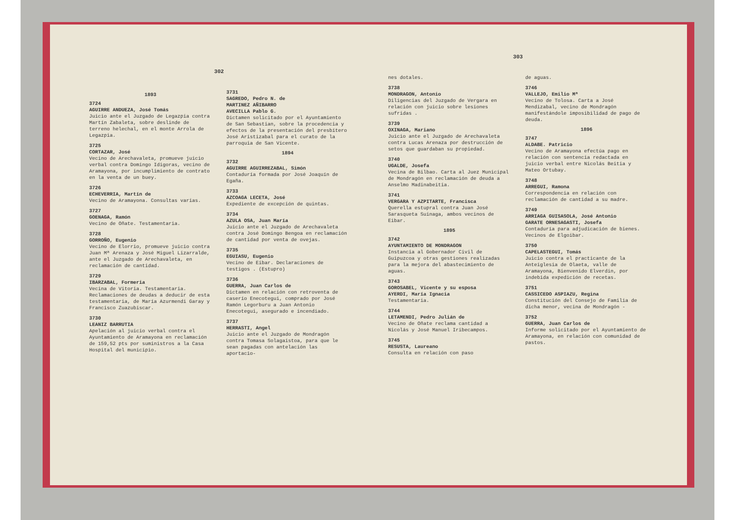302
1893
3724
AGUIRRE ANDUEZA, José Tomás
Juicio ante el Juzgado de Legazpia contra Martín Zabaleta, sobre deslinde de terreno helechal, en el monte Arrola de Legazpia.
3725
CORTAZAR, José
Vecino de Arechavaleta, promueve juicio verbal contra Domingo Idigoras, vecino de Aramayona, por incumplimiento de contrato en la venta de un buey.
3726
ECHEVERRIA, Martín de
Vecino de Aramayona. Consultas varias.
3727
GOENAGA, Ramón
Vecino de Oñate. Testamentaria.
3728
GORROÑO, Eugenio
Vecino de Elorrio, promueve juicio contra Juan Mª Arenaza y José Miguel Lizarralde, ante el Juzgado de Arechavaleta, en reclamación de cantidad.
3729
IBARZABAL, Formeria
Vecina de Vitoria. Testamentaria. Reclamaciones de deudas a deducir de esta testamentaria, de María Azurmendi Garay y Francisco Zuazubiscar.
3730
LEANIZ BARRUTIA
Apelación al juicio verbal contra el Ayuntamiento de Aramayona en reclamación de 159,52 pts por suministros a la Casa Hospital del municipio.
3731
SAGREDO, Pedro N. de
MARTINEZ AÑIBARRO
AVECILLA Pablo G.
Dictamen solicitado por el Ayuntamiento de San Sebastian, sobre la procedencia y efectos de la presentación del presbítero José Aristizabal para el curato de la parroquia de San Vicente.
1894
3732
AGUIRRE AGUIRREZABAL, Simón
Contaduría formada por José Joaquín de Egaña.
3733
AZCOAGA LECETA, José
Expediente de excepción de quintas.
3734
AZULA OSA, Juan María
Juicio ante el Juzgado de Arechavaleta contra José Domingo Bengoa en reclamación de cantidad por venta de ovejas.
3735
EGUIASU, Eugenio
Vecino de Eibar. Declaraciones de testigos . (Estupro)
3736
GUERRA, Juan Carlos de
Dictamen en relación con retroventa de caserío Enecotegui, comprado por José Ramón Legorburu a Juan Antonio Enecotegui, asegurado e incendiado.
3737
HERRASTI, Angel
Juicio ante el Juzgado de Mondragón contra Tomasa Solagaistoa, para que le sean pagadas con antelación las aportacio-
303
nes dotales.
3738
MONDRAGON, Antonio
Diligencias del Juzgado de Vergara en relación con juicio sobre lesiones sufridas .
3739
OXINAGA, Mariano
Juicio ante el Juzgado de Arechavaleta contra Lucas Arenaza por destrucción de setos que guardaban su propiedad.
3740
UGALDE, Josefa
Vecina de Bilbao. Carta al Juez Municipal de Mondragón en reclamación de deuda a Anselmo Madinabeitia.
3741
VERGARA Y AZPITARTE, Francisca
Querella estupral contra Juan José Sarasqueta Suinaga, ambos vecinos de Eibar.
1895
3742
AYUNTAMIENTO DE MONDRAGON
Instancia al Gobernador Civil de Guipuzcoa y otras gestiones realizadas para la mejora del abastecimiento de aguas.
3743
GOROSABEL, Vicente y su esposa
AYERDI, María Ignacia
Testamentaria.
3744
LETAMENDI, Pedro Julián de
Vecino de Oñate reclama cantidad a Nicolás y José Manuel Iribecampos.
3745
RESUSTA, Laureano
Consulta en relación con paso
de aguas.
3746
VALLEJO, Emilio Mª
Vecino de Tolosa. Carta a José Mendizabal, vecino de Mondragón manifestándole imposibilidad de pago de deuda.
1896
3747
ALDABE. Patricio
Vecino de Aramayona efectúa pago en relación con sentencia redactada en juicio verbal entre Nicolás Beitia y Mateo Ortubay.
3748
ARREGUI, Ramona
Correspondencia en relación con reclamación de cantidad a su madre.
3749
ARRIAGA GUISASOLA, José Antonio
GARATE ORNESAGASTI, Josefa
Contaduría para adjudicación de bienes. Vecinos de Elgoibar.
3750
CAPELASTEGUI, Tomás
Juicio contra el practicante de la Anteiglesia de Olaeta, valle de Aramayona, Bienvenido Elverdin, por indebida expedición de recetas.
3751
CASSICEDO ASPIAZU, Regina
Constitución del Consejo de Familia de dicha menor, vecina de Mondragón -
3752
GUERRA, Juan Carlos de
Informe solicitado por el Ayuntamiento de Aramayona, en relación con comunidad de pastos.